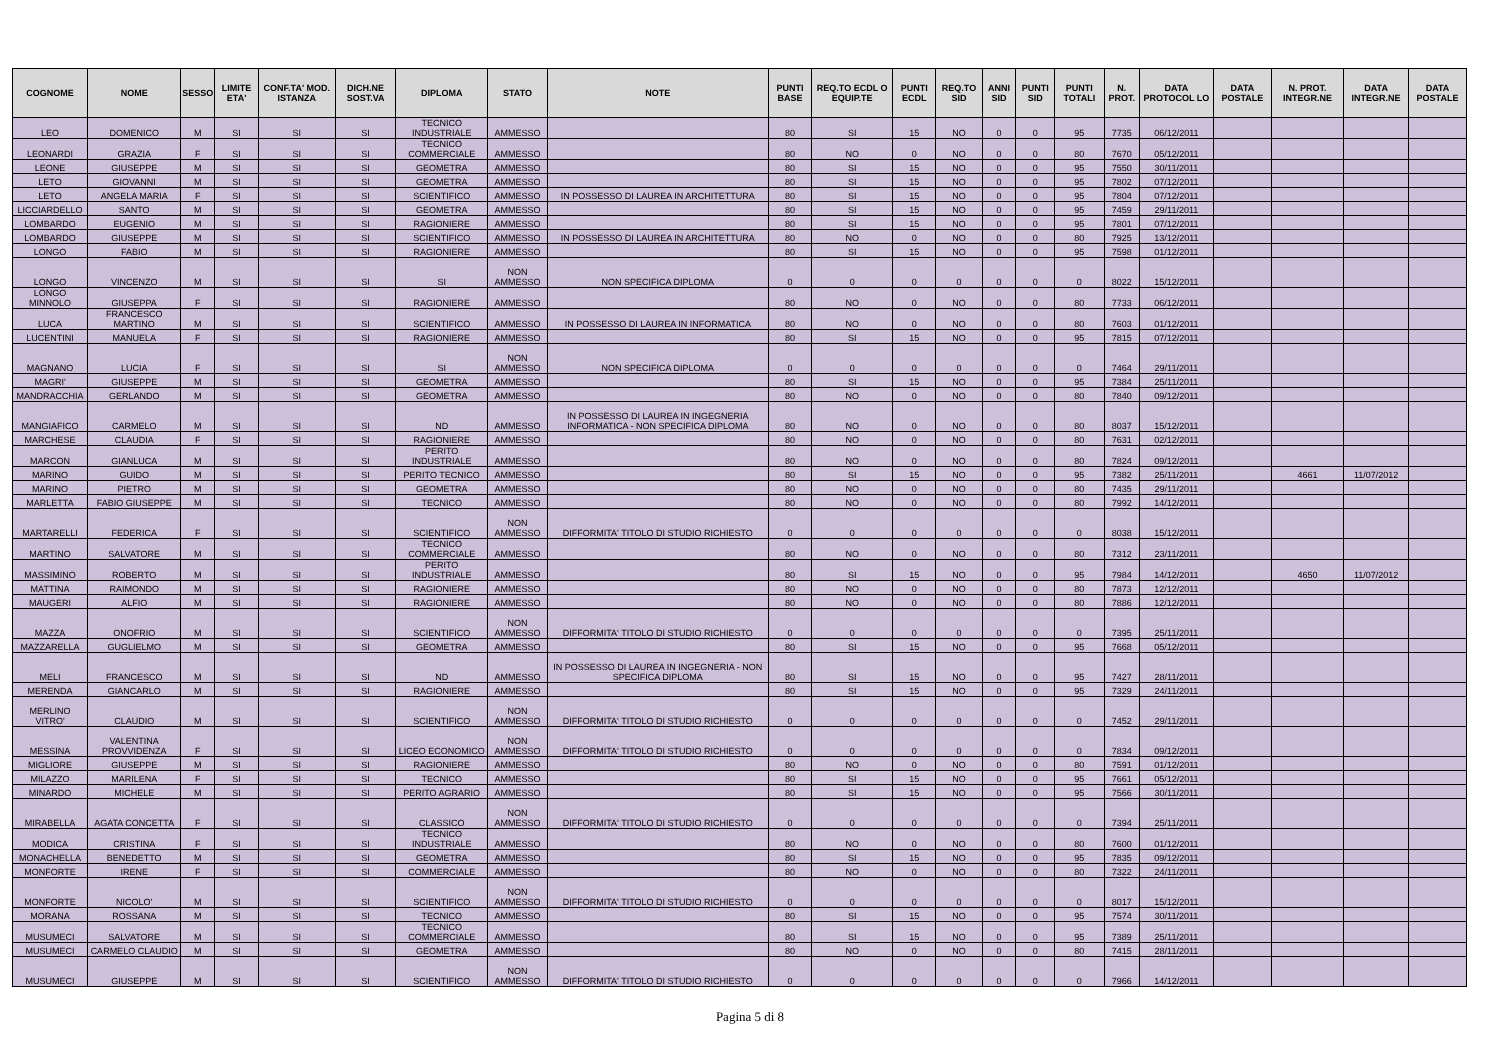| COGNOME | NOME | SESSO | LIMITE ETA' | CONF.TA' MOD. ISTANZA | DICH.NE SOST.VA | DIPLOMA | STATO | NOTE | PUNTI BASE | REQ.TO ECDL O EQUIP.TE | PUNTI ECDL | REQ.TO SID | ANNI SID | PUNTI SID | PUNTI TOTALI | N. PROT. | DATA PROTOCOL LO | DATA POSTALE | N. PROT. INTEGR.NE | DATA INTEGR.NE | DATA POSTALE |
| --- | --- | --- | --- | --- | --- | --- | --- | --- | --- | --- | --- | --- | --- | --- | --- | --- | --- | --- | --- | --- | --- |
| LEO | DOMENICO | M | SI | SI | SI | TECNICO INDUSTRIALE | AMMESSO | | 80 | SI | 15 | NO | 0 | 0 | 95 | 7735 | 06/12/2011 | | | | |
| LEONARDI | GRAZIA | F | SI | SI | SI | TECNICO COMMERCIALE | AMMESSO | | 80 | NO | 0 | NO | 0 | 0 | 80 | 7670 | 05/12/2011 | | | | |
| LEONE | GIUSEPPE | M | SI | SI | SI | GEOMETRA | AMMESSO | | 80 | SI | 15 | NO | 0 | 0 | 95 | 7550 | 30/11/2011 | | | | |
| LETO | GIOVANNI | M | SI | SI | SI | GEOMETRA | AMMESSO | | 80 | SI | 15 | NO | 0 | 0 | 95 | 7802 | 07/12/2011 | | | | |
| LETO | ANGELA MARIA | F | SI | SI | SI | SCIENTIFICO | AMMESSO | IN POSSESSO DI LAUREA IN ARCHITETTURA | 80 | SI | 15 | NO | 0 | 0 | 95 | 7804 | 07/12/2011 | | | | |
| LICCIARDELLO | SANTO | M | SI | SI | SI | GEOMETRA | AMMESSO | | 80 | SI | 15 | NO | 0 | 0 | 95 | 7459 | 29/11/2011 | | | | |
| LOMBARDO | EUGENIO | M | SI | SI | SI | RAGIONIERE | AMMESSO | | 80 | SI | 15 | NO | 0 | 0 | 95 | 7801 | 07/12/2011 | | | | |
| LOMBARDO | GIUSEPPE | M | SI | SI | SI | SCIENTIFICO | AMMESSO | IN POSSESSO DI LAUREA IN ARCHITETTURA | 80 | NO | 0 | NO | 0 | 0 | 80 | 7925 | 13/12/2011 | | | | |
| LONGO | FABIO | M | SI | SI | SI | RAGIONIERE | AMMESSO | | 80 | SI | 15 | NO | 0 | 0 | 95 | 7598 | 01/12/2011 | | | | |
| LONGO | VINCENZO | M | SI | SI | SI | SI | NON AMMESSO | NON SPECIFICA DIPLOMA | 0 | 0 | 0 | 0 | 0 | 0 | 0 | 8022 | 15/12/2011 | | | | |
| LONGO MINNOLO | GIUSEPPA | F | SI | SI | SI | RAGIONIERE | AMMESSO | | 80 | NO | 0 | NO | 0 | 0 | 80 | 7733 | 06/12/2011 | | | | |
| LUCA | FRANCESCO MARTINO | M | SI | SI | SI | SCIENTIFICO | AMMESSO | IN POSSESSO DI LAUREA IN INFORMATICA | 80 | NO | 0 | NO | 0 | 0 | 80 | 7603 | 01/12/2011 | | | | |
| LUCENTINI | MANUELA | F | SI | SI | SI | RAGIONIERE | AMMESSO | | 80 | SI | 15 | NO | 0 | 0 | 95 | 7815 | 07/12/2011 | | | | |
| MAGNANO | LUCIA | F | SI | SI | SI | SI | NON AMMESSO | NON SPECIFICA DIPLOMA | 0 | 0 | 0 | 0 | 0 | 0 | 0 | 7464 | 29/11/2011 | | | | |
| MAGRI' | GIUSEPPE | M | SI | SI | SI | GEOMETRA | AMMESSO | | 80 | SI | 15 | NO | 0 | 0 | 95 | 7384 | 25/11/2011 | | | | |
| MANDRACCHIA | GERLANDO | M | SI | SI | SI | GEOMETRA | AMMESSO | | 80 | NO | 0 | NO | 0 | 0 | 80 | 7840 | 09/12/2011 | | | | |
| MANGIAFICO | CARMELO | M | SI | SI | SI | ND | AMMESSO | IN POSSESSO DI LAUREA IN INGEGNERIA INFORMATICA - NON SPECIFICA DIPLOMA | 80 | NO | 0 | NO | 0 | 0 | 80 | 8037 | 15/12/2011 | | | | |
| MARCHESE | CLAUDIA | F | SI | SI | SI | RAGIONIERE | AMMESSO | | 80 | NO | 0 | NO | 0 | 0 | 80 | 7631 | 02/12/2011 | | | | |
| MARCON | GIANLUCA | M | SI | SI | SI | PERITO INDUSTRIALE | AMMESSO | | 80 | NO | 0 | NO | 0 | 0 | 80 | 7824 | 09/12/2011 | | | | |
| MARINO | GUIDO | M | SI | SI | SI | PERITO TECNICO | AMMESSO | | 80 | SI | 15 | NO | 0 | 0 | 95 | 7382 | 25/11/2011 | | 4661 | 11/07/2012 | |
| MARINO | PIETRO | M | SI | SI | SI | GEOMETRA | AMMESSO | | 80 | NO | 0 | NO | 0 | 0 | 80 | 7435 | 29/11/2011 | | | | |
| MARLETTA | FABIO GIUSEPPE | M | SI | SI | SI | TECNICO | AMMESSO | | 80 | NO | 0 | NO | 0 | 0 | 80 | 7992 | 14/12/2011 | | | | |
| MARTARELLI | FEDERICA | F | SI | SI | SI | SCIENTIFICO | NON AMMESSO | DIFFORMITA' TITOLO DI STUDIO RICHIESTO | 0 | 0 | 0 | 0 | 0 | 0 | 0 | 8038 | 15/12/2011 | | | | |
| MARTINO | SALVATORE | M | SI | SI | SI | TECNICO COMMERCIALE | AMMESSO | | 80 | NO | 0 | NO | 0 | 0 | 80 | 7312 | 23/11/2011 | | | | |
| MASSIMINO | ROBERTO | M | SI | SI | SI | PERITO INDUSTRIALE | AMMESSO | | 80 | SI | 15 | NO | 0 | 0 | 95 | 7984 | 14/12/2011 | | 4650 | 11/07/2012 | |
| MATTINA | RAIMONDO | M | SI | SI | SI | RAGIONIERE | AMMESSO | | 80 | NO | 0 | NO | 0 | 0 | 80 | 7873 | 12/12/2011 | | | | |
| MAUGERI | ALFIO | M | SI | SI | SI | RAGIONIERE | AMMESSO | | 80 | NO | 0 | NO | 0 | 0 | 80 | 7886 | 12/12/2011 | | | | |
| MAZZA | ONOFRIO | M | SI | SI | SI | SCIENTIFICO | NON AMMESSO | DIFFORMITA' TITOLO DI STUDIO RICHIESTO | 0 | 0 | 0 | 0 | 0 | 0 | 0 | 7395 | 25/11/2011 | | | | |
| MAZZARELLA | GUGLIELMO | M | SI | SI | SI | GEOMETRA | AMMESSO | | 80 | SI | 15 | NO | 0 | 0 | 95 | 7668 | 05/12/2011 | | | | |
| MELI | FRANCESCO | M | SI | SI | SI | ND | AMMESSO | IN POSSESSO DI LAUREA IN INGEGNERIA - NON SPECIFICA DIPLOMA | 80 | SI | 15 | NO | 0 | 0 | 95 | 7427 | 28/11/2011 | | | | |
| MERENDA | GIANCARLO | M | SI | SI | SI | RAGIONIERE | AMMESSO | | 80 | SI | 15 | NO | 0 | 0 | 95 | 7329 | 24/11/2011 | | | | |
| MERLINO VITRO' | CLAUDIO | M | SI | SI | SI | SCIENTIFICO | NON AMMESSO | DIFFORMITA' TITOLO DI STUDIO RICHIESTO | 0 | 0 | 0 | 0 | 0 | 0 | 0 | 7452 | 29/11/2011 | | | | |
| MESSINA | VALENTINA PROVVIDENZA | F | SI | SI | SI | LICEO ECONOMICO | NON AMMESSO | DIFFORMITA' TITOLO DI STUDIO RICHIESTO | 0 | 0 | 0 | 0 | 0 | 0 | 0 | 7834 | 09/12/2011 | | | | |
| MIGLIORE | GIUSEPPE | M | SI | SI | SI | RAGIONIERE | AMMESSO | | 80 | NO | 0 | NO | 0 | 0 | 80 | 7591 | 01/12/2011 | | | | |
| MILAZZO | MARILENA | F | SI | SI | SI | TECNICO | AMMESSO | | 80 | SI | 15 | NO | 0 | 0 | 95 | 7661 | 05/12/2011 | | | | |
| MINARDO | MICHELE | M | SI | SI | SI | PERITO AGRARIO | AMMESSO | | 80 | SI | 15 | NO | 0 | 0 | 95 | 7566 | 30/11/2011 | | | | |
| MIRABELLA | AGATA CONCETTA | F | SI | SI | SI | CLASSICO | NON AMMESSO | DIFFORMITA' TITOLO DI STUDIO RICHIESTO | 0 | 0 | 0 | 0 | 0 | 0 | 0 | 7394 | 25/11/2011 | | | | |
| MODICA | CRISTINA | F | SI | SI | SI | TECNICO INDUSTRIALE | AMMESSO | | 80 | NO | 0 | NO | 0 | 0 | 80 | 7600 | 01/12/2011 | | | | |
| MONACHELLA | BENEDETTO | M | SI | SI | SI | GEOMETRA | AMMESSO | | 80 | SI | 15 | NO | 0 | 0 | 95 | 7835 | 09/12/2011 | | | | |
| MONFORTE | IRENE | F | SI | SI | SI | COMMERCIALE | AMMESSO | | 80 | NO | 0 | NO | 0 | 0 | 80 | 7322 | 24/11/2011 | | | | |
| MONFORTE | NICOLO' | M | SI | SI | SI | SCIENTIFICO | NON AMMESSO | DIFFORMITA' TITOLO DI STUDIO RICHIESTO | 0 | 0 | 0 | 0 | 0 | 0 | 0 | 8017 | 15/12/2011 | | | | |
| MORANA | ROSSANA | M | SI | SI | SI | TECNICO | AMMESSO | | 80 | SI | 15 | NO | 0 | 0 | 95 | 7574 | 30/11/2011 | | | | |
| MUSUMECI | SALVATORE | M | SI | SI | SI | TECNICO COMMERCIALE | AMMESSO | | 80 | SI | 15 | NO | 0 | 0 | 95 | 7389 | 25/11/2011 | | | | |
| MUSUMECI | CARMELO CLAUDIO | M | SI | SI | SI | GEOMETRA | AMMESSO | | 80 | NO | 0 | NO | 0 | 0 | 80 | 7415 | 28/11/2011 | | | | |
| MUSUMECI | GIUSEPPE | M | SI | SI | SI | SCIENTIFICO | NON AMMESSO | DIFFORMITA' TITOLO DI STUDIO RICHIESTO | 0 | 0 | 0 | 0 | 0 | 0 | 0 | 7966 | 14/12/2011 | | | | |
Pagina 5 di 8